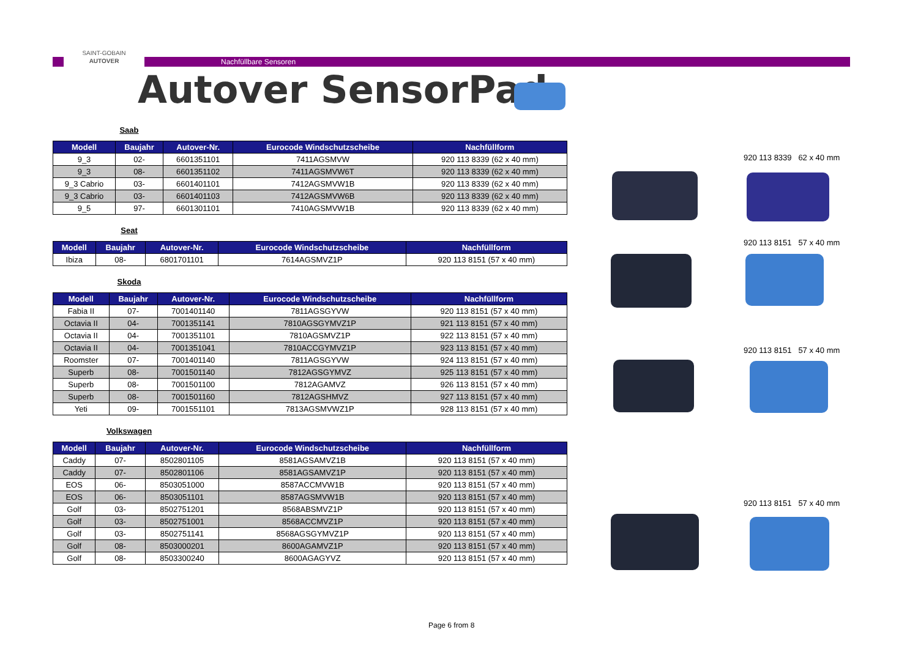SAINT-GOBAIN
AUTOVER
Nachfüllbare Sensoren
Autover SensorPad
Saab
| Modell | Baujahr | Autover-Nr. | Eurocode Windschutzscheibe | Nachfüllform |
| --- | --- | --- | --- | --- |
| 9_3 | 02- | 6601351101 | 7411AGSMVW | 920 113 8339 (62 x 40 mm) |
| 9_3 | 08- | 6601351102 | 7411AGSMVW6T | 920 113 8339 (62 x 40 mm) |
| 9_3 Cabrio | 03- | 6601401101 | 7412AGSMVW1B | 920 113 8339 (62 x 40 mm) |
| 9_3 Cabrio | 03- | 6601401103 | 7412AGSMVW6B | 920 113 8339 (62 x 40 mm) |
| 9_5 | 97- | 6601301101 | 7410AGSMVW1B | 920 113 8339 (62 x 40 mm) |
Seat
| Modell | Baujahr | Autover-Nr. | Eurocode Windschutzscheibe | Nachfüllform |
| --- | --- | --- | --- | --- |
| Ibiza | 08- | 6801701101 | 7614AGSMVZ1P | 920 113 8151 (57 x 40 mm) |
Skoda
| Modell | Baujahr | Autover-Nr. | Eurocode Windschutzscheibe | Nachfüllform |
| --- | --- | --- | --- | --- |
| Fabia II | 07- | 7001401140 | 7811AGSGYVW | 920 113 8151 (57 x 40 mm) |
| Octavia II | 04- | 7001351141 | 7810AGSGYMVZ1P | 921 113 8151 (57 x 40 mm) |
| Octavia II | 04- | 7001351101 | 7810AGSMVZ1P | 922 113 8151 (57 x 40 mm) |
| Octavia II | 04- | 7001351041 | 7810ACCGYMVZ1P | 923 113 8151 (57 x 40 mm) |
| Roomster | 07- | 7001401140 | 7811AGSGYVW | 924 113 8151 (57 x 40 mm) |
| Superb | 08- | 7001501140 | 7812AGSGYMVZ | 925 113 8151 (57 x 40 mm) |
| Superb | 08- | 7001501100 | 7812AGAMVZ | 926 113 8151 (57 x 40 mm) |
| Superb | 08- | 7001501160 | 7812AGSHMVZ | 927 113 8151 (57 x 40 mm) |
| Yeti | 09- | 7001551101 | 7813AGSMVWZ1P | 928 113 8151 (57 x 40 mm) |
Volkswagen
| Modell | Baujahr | Autover-Nr. | Eurocode Windschutzscheibe | Nachfüllform |
| --- | --- | --- | --- | --- |
| Caddy | 07- | 8502801105 | 8581AGSAMVZ1B | 920 113 8151 (57 x 40 mm) |
| Caddy | 07- | 8502801106 | 8581AGSAMVZ1P | 920 113 8151 (57 x 40 mm) |
| EOS | 06- | 8503051000 | 8587ACCMVW1B | 920 113 8151 (57 x 40 mm) |
| EOS | 06- | 8503051101 | 8587AGSMVW1B | 920 113 8151 (57 x 40 mm) |
| Golf | 03- | 8502751201 | 8568ABSMVZ1P | 920 113 8151 (57 x 40 mm) |
| Golf | 03- | 8502751001 | 8568ACCMVZ1P | 920 113 8151 (57 x 40 mm) |
| Golf | 03- | 8502751141 | 8568AGSGYMVZ1P | 920 113 8151 (57 x 40 mm) |
| Golf | 08- | 8503000201 | 8600AGAMVZ1P | 920 113 8151 (57 x 40 mm) |
| Golf | 08- | 8503300240 | 8600AGAGYVZ | 920 113 8151 (57 x 40 mm) |
920 113 8339 62 x 40 mm
920 113 8151 57 x 40 mm
920 113 8151 57 x 40 mm
920 113 8151 57 x 40 mm
Page 6 from 8